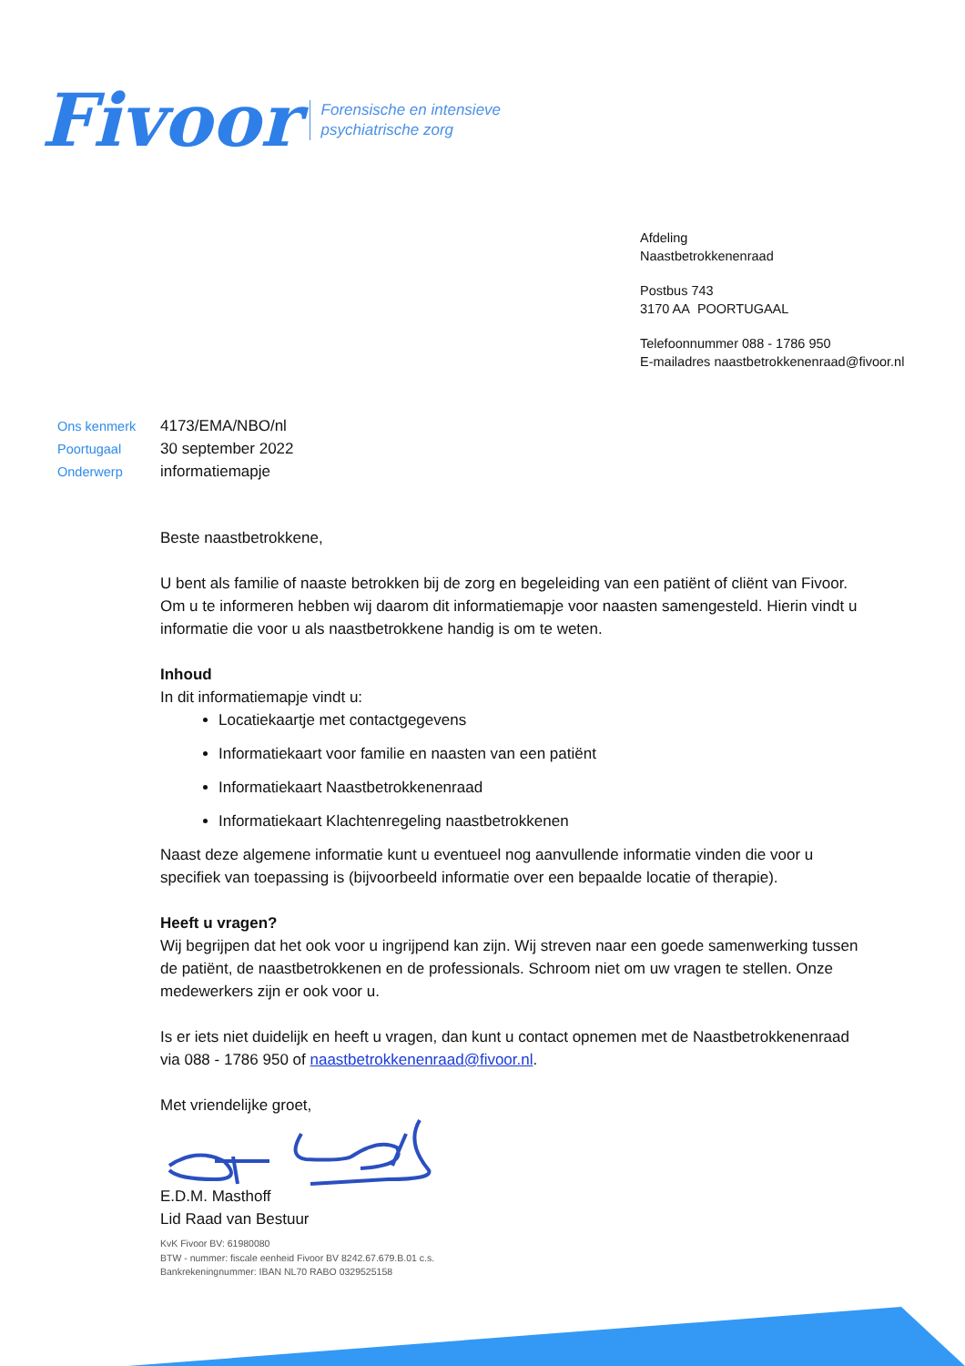Fivoor Forensische en intensieve
psychiatrische zorg
Afdeling
Naastbetrokkenenraad
Postbus 743
3170 AA POORTUGAAL
Telefoonnummer 088 - 1786 950
E-mailadres naastbetrokkenenraad@fivoor.nl
| Ons kenmerk | 4173/EMA/NBO/nl |
| Poortugaal | 30 september 2022 |
| Onderwerp | informatiemapje |
Beste naastbetrokkene,
U bent als familie of naaste betrokken bij de zorg en begeleiding van een patiënt of cliënt van Fivoor. Om u te informeren hebben wij daarom dit informatiemapje voor naasten samengesteld. Hierin vindt u informatie die voor u als naastbetrokkene handig is om te weten.
Inhoud
In dit informatiemapje vindt u:
Locatiekaartje met contactgegevens
Informatiekaart voor familie en naasten van een patiënt
Informatiekaart Naastbetrokkenenraad
Informatiekaart Klachtenregeling naastbetrokkenen
Naast deze algemene informatie kunt u eventueel nog aanvullende informatie vinden die voor u specifiek van toepassing is (bijvoorbeeld informatie over een bepaalde locatie of therapie).
Heeft u vragen?
Wij begrijpen dat het ook voor u ingrijpend kan zijn. Wij streven naar een goede samenwerking tussen de patiënt, de naastbetrokkenen en de professionals. Schroom niet om uw vragen te stellen. Onze medewerkers zijn er ook voor u.
Is er iets niet duidelijk en heeft u vragen, dan kunt u contact opnemen met de Naastbetrokkenenraad via 088 - 1786 950 of naastbetrokkenenraad@fivoor.nl.
Met vriendelijke groet,
E.D.M. Masthoff
Lid Raad van Bestuur
KvK Fivoor BV: 61980080
BTW - nummer: fiscale eenheid Fivoor BV 8242.67.679.B.01 c.s.
Bankrekeningnummer: IBAN NL70 RABO 0329525158